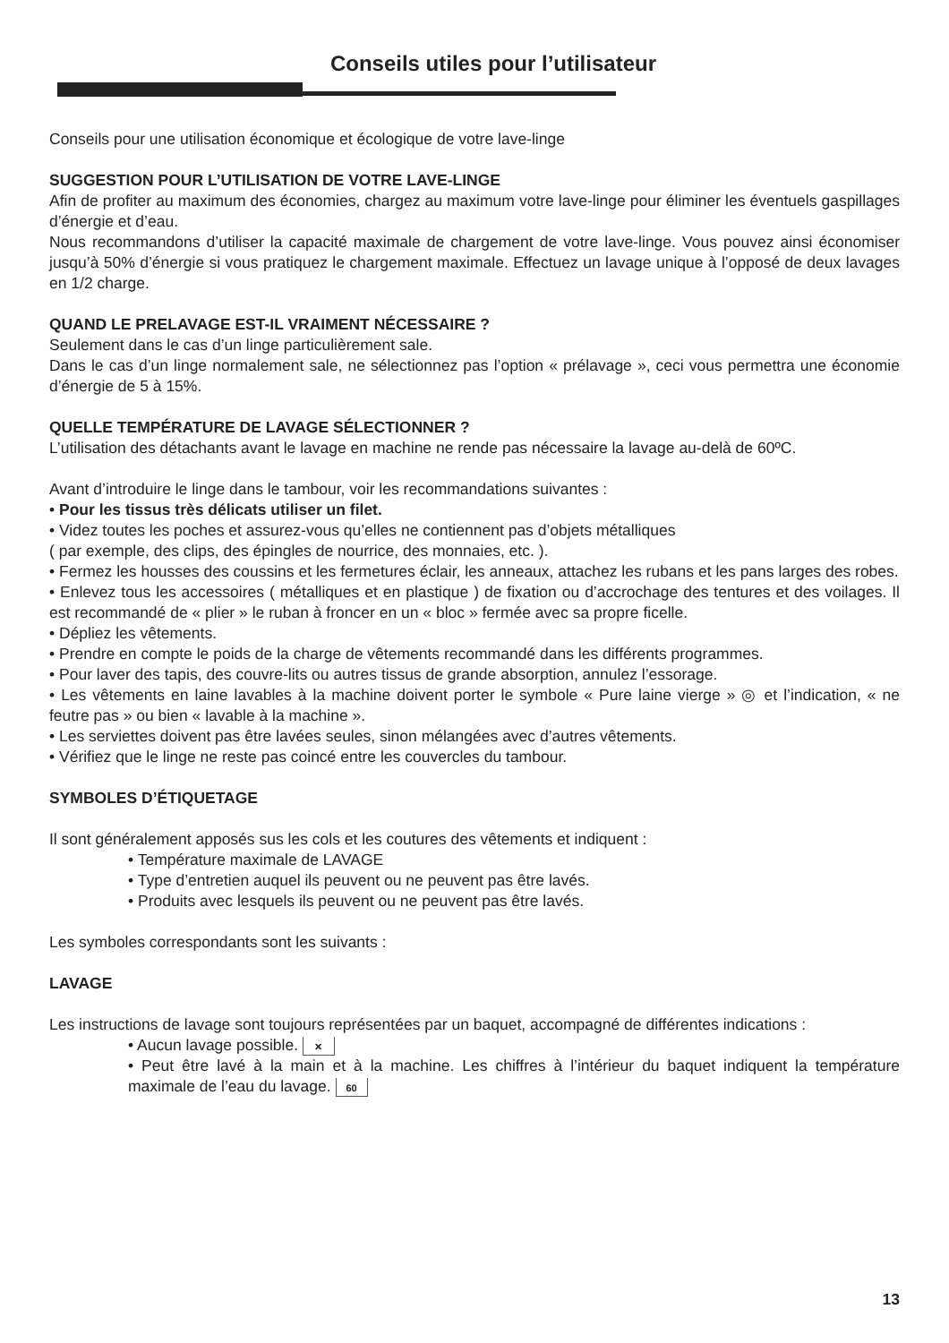Conseils utiles pour l’utilisateur
Conseils pour une utilisation économique et écologique de votre lave-linge
SUGGESTION POUR L’UTILISATION DE VOTRE LAVE-LINGE
Afin de profiter au maximum des économies, chargez au maximum votre lave-linge pour éliminer les éventuels gaspillages d’énergie et d’eau.
Nous recommandons d’utiliser la capacité maximale de chargement de votre lave-linge. Vous pouvez ainsi économiser jusqu’à 50% d’énergie si vous pratiquez le chargement maximale. Effectuez un lavage unique à l’opposé de deux lavages en 1/2 charge.
QUAND LE PRELAVAGE EST-IL VRAIMENT NÉCESSAIRE ?
Seulement dans le cas d’un linge particulièrement sale.
Dans le cas d’un linge normalement sale, ne sélectionnez pas l’option « prélavage », ceci vous permettra une économie d’énergie de 5 à 15%.
QUELLE TEMPÉRATURE DE LAVAGE SÉLECTIONNER ?
L’utilisation des détachants avant le lavage en machine ne rende pas nécessaire la lavage au-delà de 60ºC.
Avant d’introduire le linge dans le tambour, voir les recommandations suivantes :
• Pour les tissus très délicats utiliser un filet.
• Videz toutes les poches et assurez-vous qu’elles ne contiennent pas d’objets métalliques
( par exemple, des clips, des épingles de nourrice, des monnaies, etc. ).
• Fermez les housses des coussins et les fermetures éclair, les anneaux, attachez les rubans et les pans larges des robes.
• Enlevez tous les accessoires ( métalliques et en plastique ) de fixation ou d’accrochage des tentures et des voilages. Il est recommandé de « plier » le ruban à froncer en un « bloc » fermée avec sa propre ficelle.
• Dépliez les vêtements.
• Prendre en compte le poids de la charge de vêtements recommandé dans les différents programmes.
• Pour laver des tapis, des couvre-lits ou autres tissus de grande absorption, annulez l’essorage.
• Les vêtements en laine lavables à la machine doivent porter le symbole « Pure laine vierge » ◎ et l’indication, « ne feutre pas » ou bien « lavable à la machine ».
• Les serviettes doivent pas être lavées seules, sinon mélangées avec d’autres vêtements.
• Vérifiez que le linge ne reste pas coincé entre les couvercles du tambour.
SYMBOLES D’ÉTIQUETAGE
Il sont généralement apposés sus les cols et les coutures des vêtements et indiquent :
• Température maximale de LAVAGE
• Type d’entretien auquel ils peuvent ou ne peuvent pas être lavés.
• Produits avec lesquels ils peuvent ou ne peuvent pas être lavés.
Les symboles correspondants sont les suivants :
LAVAGE
Les instructions de lavage sont toujours représentées par un baquet, accompagné de différentes indications :
• Aucun lavage possible. ✕
• Peut être lavé à la main et à la machine. Les chiffres à l’intérieur du baquet indiquent la température maximale de l’eau du lavage. 60
13